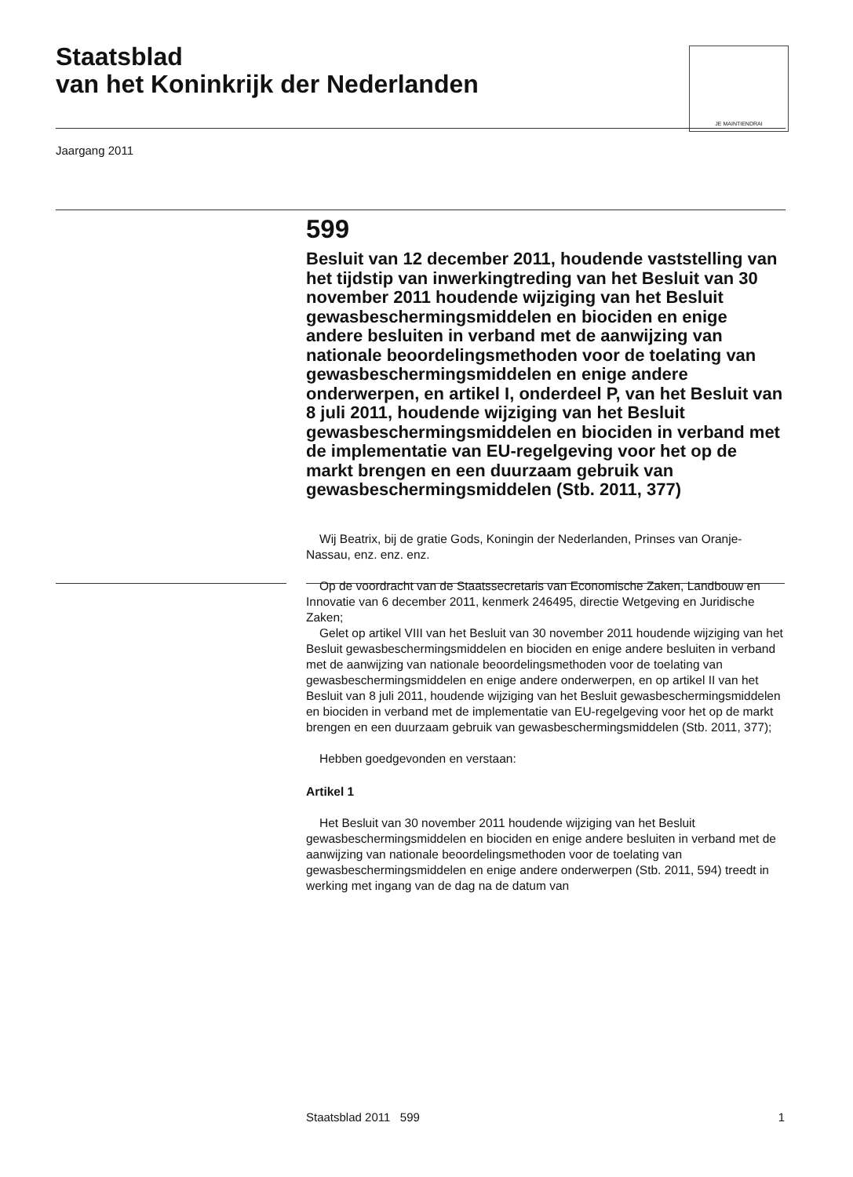Staatsblad
van het Koninkrijk der Nederlanden
JE MAINTIENDRAI
Jaargang 2011
599
Besluit van 12 december 2011, houdende vaststelling van het tijdstip van inwerkingtreding van het Besluit van 30 november 2011 houdende wijziging van het Besluit gewasbeschermingsmiddelen en biociden en enige andere besluiten in verband met de aanwijzing van nationale beoordelingsmethoden voor de toelating van gewasbeschermingsmiddelen en enige andere onderwerpen, en artikel I, onderdeel P, van het Besluit van 8 juli 2011, houdende wijziging van het Besluit gewasbeschermingsmiddelen en biociden in verband met de implementatie van EU-regelgeving voor het op de markt brengen en een duurzaam gebruik van gewasbeschermingsmiddelen (Stb. 2011, 377)
Wij Beatrix, bij de gratie Gods, Koningin der Nederlanden, Prinses van Oranje-Nassau, enz. enz. enz.
Op de voordracht van de Staatssecretaris van Economische Zaken, Landbouw en Innovatie van 6 december 2011, kenmerk 246495, directie Wetgeving en Juridische Zaken;
Gelet op artikel VIII van het Besluit van 30 november 2011 houdende wijziging van het Besluit gewasbeschermingsmiddelen en biociden en enige andere besluiten in verband met de aanwijzing van nationale beoordelingsmethoden voor de toelating van gewasbeschermingsmiddelen en enige andere onderwerpen, en op artikel II van het Besluit van 8 juli 2011, houdende wijziging van het Besluit gewasbeschermingsmiddelen en biociden in verband met de implementatie van EU-regelgeving voor het op de markt brengen en een duurzaam gebruik van gewasbeschermingsmiddelen (Stb. 2011, 377);
Hebben goedgevonden en verstaan:
Artikel 1
Het Besluit van 30 november 2011 houdende wijziging van het Besluit gewasbeschermingsmiddelen en biociden en enige andere besluiten in verband met de aanwijzing van nationale beoordelingsmethoden voor de toelating van gewasbeschermingsmiddelen en enige andere onderwerpen (Stb. 2011, 594) treedt in werking met ingang van de dag na de datum van
Staatsblad 2011 599 1